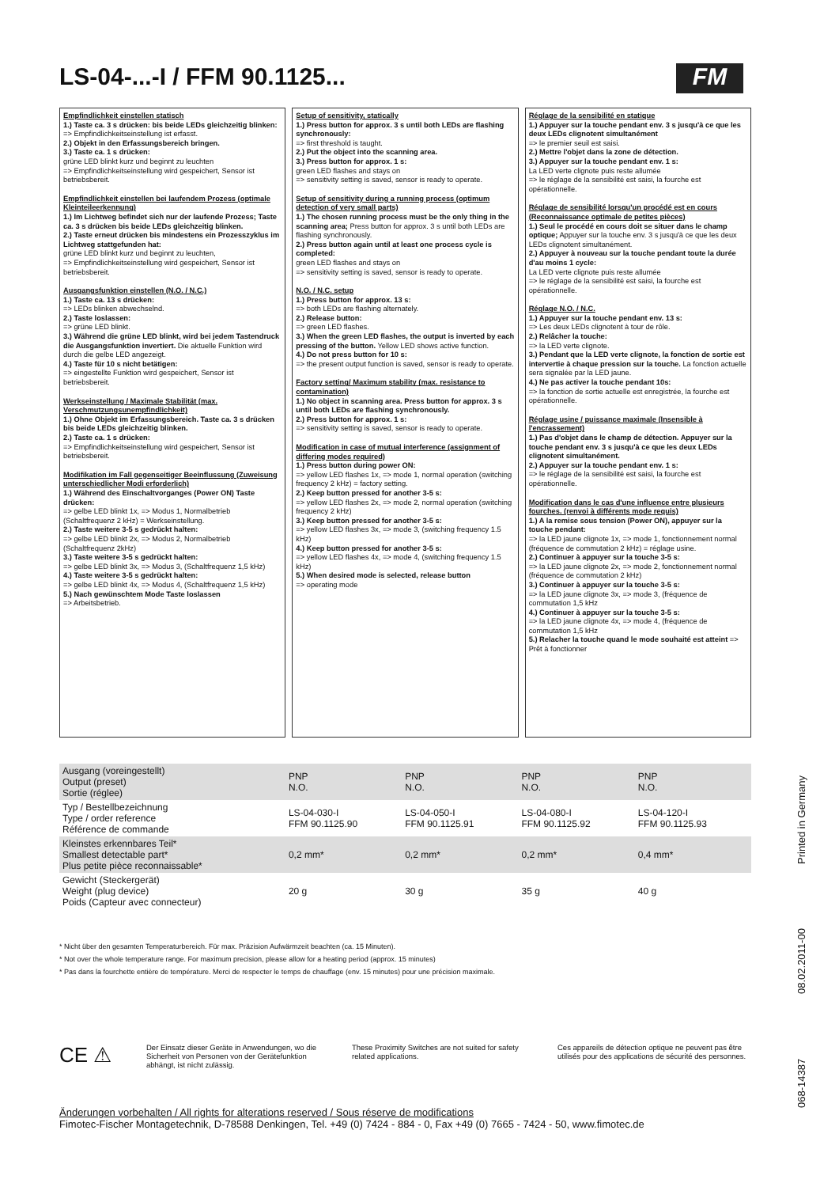LS-04-...-I / FFM 90.1125... FM
Empfindlichkeit einstellen statisch
1.) Taste ca. 3 s drücken: bis beide LEDs gleichzeitig blinken:
=> Empfindlichkeitseinstellung ist erfasst.
2.) Objekt in den Erfassungsbereich bringen.
3.) Taste ca. 1 s drücken:
grüne LED blinkt kurz und beginnt zu leuchten
=> Empfindlichkeitseinstellung wird gespeichert, Sensor ist betriebsbereit.
Empfindlichkeit einstellen bei laufendem Prozess (optimale Kleinteileerkennung)
1.) Im Lichtweg befindet sich nur der laufende Prozess; Taste ca. 3 s drücken bis beide LEDs gleichzeitig blinken.
2.) Taste erneut drücken bis mindestens ein Prozesszyklus im Lichtweg stattgefunden hat:
grüne LED blinkt kurz und beginnt zu leuchten,
=> Empfindlichkeitseinstellung wird gespeichert, Sensor ist betriebsbereit.
Ausgangsfunktion einstellen (N.O. / N.C.)
1.) Taste ca. 13 s drücken:
=> LEDs blinken abwechselnd.
2.) Taste loslassen:
=> grüne LED blinkt.
3.) Während die grüne LED blinkt, wird bei jedem Tastendruck die Ausgangsfunktion invertiert. Die aktuelle Funktion wird durch die gelbe LED angezeigt.
4.) Taste für 10 s nicht betätigen:
=> eingestellte Funktion wird gespeichert, Sensor ist betriebsbereit.
Werkseinstellung / Maximale Stabilität (max. Verschmutzungsunempfindlichkeit)
1.) Ohne Objekt im Erfassungsbereich. Taste ca. 3 s drücken bis beide LEDs gleichzeitig blinken.
2.) Taste ca. 1 s drücken:
=> Empfindlichkeitseinstellung wird gespeichert, Sensor ist betriebsbereit.
Modifikation im Fall gegenseitiger Beeinflussung (Zuweisung unterschiedlicher Modi erforderlich)
1.) Während des Einschaltvorganges (Power ON) Taste drücken:
=> gelbe LED blinkt 1x, => Modus 1, Normalbetrieb (Schaltfrequenz 2 kHz) = Werkseinstellung.
2.) Taste weitere 3-5 s gedrückt halten:
=> gelbe LED blinkt 2x, => Modus 2, Normalbetrieb (Schaltfrequenz 2kHz)
3.) Taste weitere 3-5 s gedrückt halten:
=> gelbe LED blinkt 3x, => Modus 3, (Schaltfrequenz 1,5 kHz)
4.) Taste weitere 3-5 s gedrückt halten:
=> gelbe LED blinkt 4x, => Modus 4, (Schaltfrequenz 1,5 kHz)
5.) Nach gewünschtem Mode Taste loslassen
=> Arbeitsbetrieb.
Setup of sensitivity, statically
1.) Press button for approx. 3 s until both LEDs are flashing synchronously:
=> first threshold is taught.
2.) Put the object into the scanning area.
3.) Press button for approx. 1 s:
green LED flashes and stays on
=> sensitivity setting is saved, sensor is ready to operate.
Setup of sensitivity during a running process (optimum detection of very small parts)
1.) The chosen running process must be the only thing in the scanning area; Press button for approx. 3 s until both LEDs are flashing synchronously.
2.) Press button again until at least one process cycle is completed:
green LED flashes and stays on
=> sensitivity setting is saved, sensor is ready to operate.
N.O. / N.C. setup
1.) Press button for approx. 13 s:
=> both LEDs are flashing alternately.
2.) Release button:
=> green LED flashes.
3.) When the green LED flashes, the output is inverted by each pressing of the button. Yellow LED shows active function.
4.) Do not press button for 10 s:
=> the present output function is saved, sensor is ready to operate.
Factory setting/ Maximum stability (max. resistance to contamination)
1.) No object in scanning area. Press button for approx. 3 s until both LEDs are flashing synchronously.
2.) Press button for approx. 1 s:
=> sensitivity setting is saved, sensor is ready to operate.
Modification in case of mutual interference (assignment of differing modes required)
1.) Press button during power ON:
=> yellow LED flashes 1x, => mode 1, normal operation (switching frequency 2 kHz) = factory setting.
2.) Keep button pressed for another 3-5 s:
=> yellow LED flashes 2x, => mode 2, normal operation (switching frequency 2 kHz)
3.) Keep button pressed for another 3-5 s:
=> yellow LED flashes 3x, => mode 3, (switching frequency 1.5 kHz)
4.) Keep button pressed for another 3-5 s:
=> yellow LED flashes 4x, => mode 4, (switching frequency 1.5 kHz)
5.) When desired mode is selected, release button
=> operating mode
Réglage de la sensibilité en statique
1.) Appuyer sur la touche pendant env. 3 s jusqu'à ce que les deux LEDs clignotent simultanément
=> le premier seuil est saisi.
2.) Mettre l'objet dans la zone de détection.
3.) Appuyer sur la touche pendant env. 1 s:
La LED verte clignote puis reste allumée
=> le réglage de la sensibilité est saisi, la fourche est opérationnelle.
Réglage de sensibilité lorsqu'un procédé est en cours (Reconnaissance optimale de petites pièces)
1.) Seul le procédé en cours doit se situer dans le champ optique; Appuyer sur la touche env. 3 s jusqu'à ce que les deux LEDs clignotent simultanément.
2.) Appuyer à nouveau sur la touche pendant toute la durée d'au moins 1 cycle:
La LED verte clignote puis reste allumée
=> le réglage de la sensibilité est saisi, la fourche est opérationnelle.
Réglage N.O. / N.C.
1.) Appuyer sur la touche pendant env. 13 s:
=> Les deux LEDs clignotent à tour de rôle.
2.) Relâcher la touche:
=> la LED verte clignote.
3.) Pendant que la LED verte clignote, la fonction de sortie est intervertie à chaque pression sur la touche. La fonction actuelle sera signalée par la LED jaune.
4.) Ne pas activer la touche pendant 10s:
=> la fonction de sortie actuelle est enregistrée, la fourche est opérationnelle.
Réglage usine / puissance maximale (Insensible à l'encrassement)
1.) Pas d'objet dans le champ de détection. Appuyer sur la touche pendant env. 3 s jusqu'à ce que les deux LEDs clignotent simultanément.
2.) Appuyer sur la touche pendant env. 1 s:
=> le réglage de la sensibilité est saisi, la fourche est opérationnelle.
Modification dans le cas d'une influence entre plusieurs fourches. (renvoi à différents mode requis)
1.) A la remise sous tension (Power ON), appuyer sur la touche pendant:
=> la LED jaune clignote 1x, => mode 1, fonctionnement normal (fréquence de commutation 2 kHz) = réglage usine.
2.) Continuer à appuyer sur la touche 3-5 s:
=> la LED jaune clignote 2x, => mode 2, fonctionnement normal (fréquence de commutation 2 kHz)
3.) Continuer à appuyer sur la touche 3-5 s:
=> la LED jaune clignote 3x, => mode 3, (fréquence de commutation 1,5 kHz
4.) Continuer à appuyer sur la touche 3-5 s:
=> la LED jaune clignote 4x, => mode 4, (fréquence de commutation 1,5 kHz
5.) Relacher la touche quand le mode souhaité est atteint => Prêt à fonctionner
| Ausgang (voreingestellt) Output (preset) Sortie (réglee) | PNP N.O. | PNP N.O. | PNP N.O. | PNP N.O. |
| Typ / Bestellbezeichnung Type / order reference Référence de commande | LS-04-030-I FFM 90.1125.90 | LS-04-050-I FFM 90.1125.91 | LS-04-080-I FFM 90.1125.92 | LS-04-120-I FFM 90.1125.93 |
| Kleinstes erkennbares Teil* Smallest detectable part* Plus petite pièce reconnaissable* | 0,2 mm* | 0,2 mm* | 0,2 mm* | 0,4 mm* |
| Gewicht (Steckergerät) Weight (plug device) Poids (Capteur avec connecteur) | 20 g | 30 g | 35 g | 40 g |
* Nicht über den gesamten Temperaturbereich. Für max. Präzision Aufwärmzeit beachten (ca. 15 Minuten).
* Not over the whole temperature range. For maximum precision, please allow for a heating period (approx. 15 minutes)
* Pas dans la fourchette entière de température. Merci de respecter le temps de chauffage (env. 15 minutes) pour une précision maximale.
CE ⚠
Der Einsatz dieser Geräte in Anwendungen, wo die Sicherheit von Personen von der Gerätefunktion abhängt, ist nicht zulässig.
These Proximity Switches are not suited for safety related applications.
Ces appareils de détection optique ne peuvent pas être utilisés pour des applications de sécurité des personnes.
Änderungen vorbehalten / All rights for alterations reserved / Sous réserve de modifications
Fimotec-Fischer Montagetechnik, D-78588 Denkingen, Tel. +49 (0) 7424 - 884 - 0, Fax +49 (0) 7665 - 7424 - 50, www.fimotec.de
068-14387 08.02.2011-00 Printed in Germany